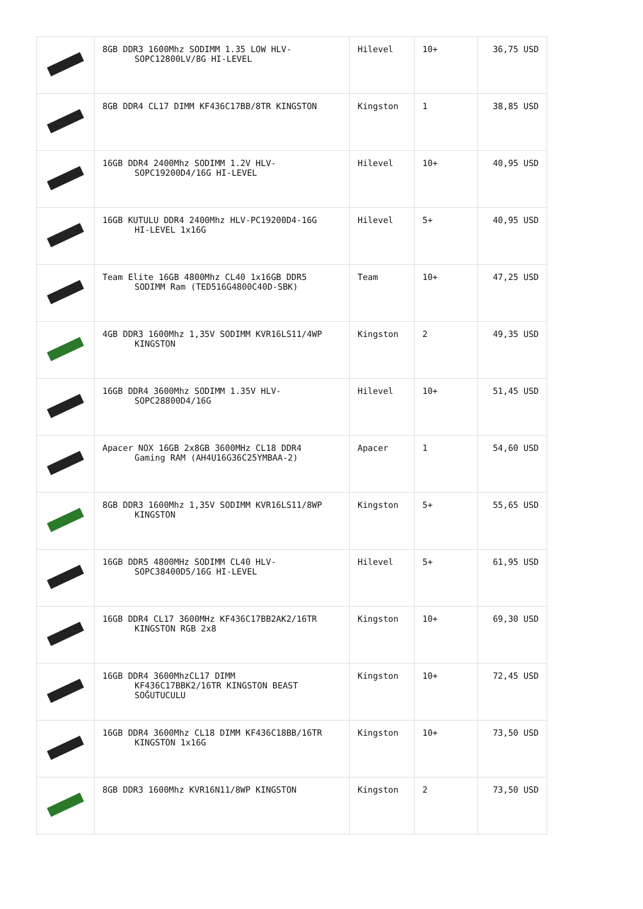| | 8GB DDR3 1600Mhz SODIMM 1.35 LOW HLV- SOPC12800LV/8G HI-LEVEL | Hilevel | 10+ | 36,75 USD |
| | 8GB DDR4 CL17 DIMM KF436C17BB/8TR KINGSTON | Kingston | 1 | 38,85 USD |
| | 16GB DDR4 2400Mhz SODIMM 1.2V HLV- SOPC19200D4/16G HI-LEVEL | Hilevel | 10+ | 40,95 USD |
| | 16GB KUTULU DDR4 2400Mhz HLV-PC19200D4-16G HI-LEVEL 1x16G | Hilevel | 5+ | 40,95 USD |
| | Team Elite 16GB 4800Mhz CL40 1x16GB DDR5 SODIMM Ram (TED516G4800C40D-SBK) | Team | 10+ | 47,25 USD |
| | 4GB DDR3 1600Mhz 1,35V SODIMM KVR16LS11/4WP KINGSTON | Kingston | 2 | 49,35 USD |
| | 16GB DDR4 3600Mhz SODIMM 1.35V HLV- SOPC28800D4/16G | Hilevel | 10+ | 51,45 USD |
| | Apacer NOX 16GB 2x8GB 3600MHz CL18 DDR4 Gaming RAM (AH4U16G36C25YMBAA-2) | Apacer | 1 | 54,60 USD |
| | 8GB DDR3 1600Mhz 1,35V SODIMM KVR16LS11/8WP KINGSTON | Kingston | 5+ | 55,65 USD |
| | 16GB DDR5 4800MHz SODIMM CL40 HLV- SOPC38400D5/16G HI-LEVEL | Hilevel | 5+ | 61,95 USD |
| | 16GB DDR4 CL17 3600MHz KF436C17BB2AK2/16TR KINGSTON RGB 2x8 | Kingston | 10+ | 69,30 USD |
| | 16GB DDR4 3600MhzCL17 DIMM KF436C17BBK2/16TR KINGSTON BEAST SOĞUTUCULU | Kingston | 10+ | 72,45 USD |
| | 16GB DDR4 3600Mhz CL18 DIMM KF436C18BB/16TR KINGSTON 1x16G | Kingston | 10+ | 73,50 USD |
| | 8GB DDR3 1600Mhz KVR16N11/8WP KINGSTON | Kingston | 2 | 73,50 USD |